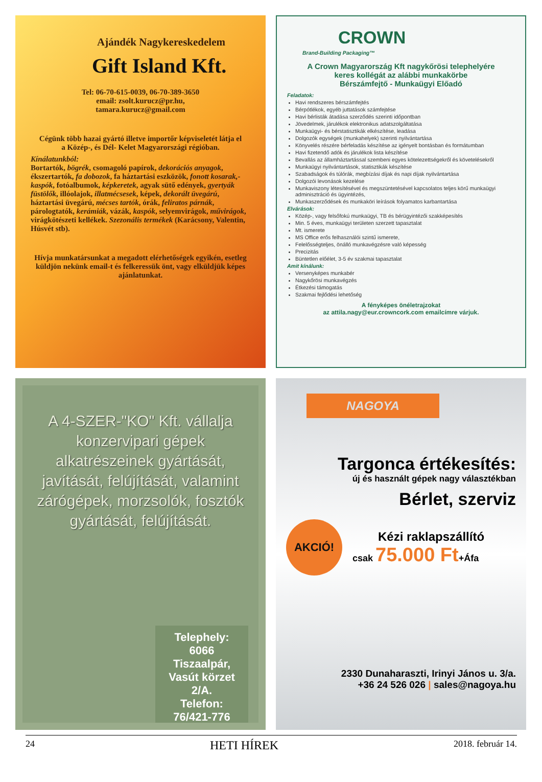Ajándék Nagykereskedelem
Gift Island Kft.
Tel: 06-70-615-0039, 06-70-389-3650
email: zsolt.kurucz@pr.hu,
tamara.kurucz@gmail.com
Cégünk több hazai gyártó illetve importőr képviseletét látja el
a Közép-, és Dél- Kelet Magyarországi régióban.
Kínálatunkból:
Bortartók, bögrék, csomagoló papírok, dekorációs anyagok, ékszertartók, fa dobozok, fa háztartási eszközök, fonott kosarak,-kaspók, fotóalbumok, képkeretek, agyak sütő edények, gyertyák füstölők, illóolajok, illatmécsesek, képek, dekorált üvegárú, háztartási üvegárú, mécses tartók, órák, feliratos párnák, párologtatók, kerámiák, vázák, kaspók, selyemvirágok, művirágok, virágkötészeti kellékek. Szezonális termékek (Karácsony, Valentin, Húsvét stb).
Hívja munkatársunkat a megadott elérhetőségek egyikén, esetleg küldjön nekünk email-t és felkeressük önt, vagy elküldjük képes ajánlatunkat.
CROWN
Brand-Building Packaging™
A Crown Magyarország Kft nagykőrösi telephelyére
keres kollégát az alábbi munkakörbe
Bérszámfejtő - Munkaügyi Előadó
Feladatok:
Havi rendszeres bérszámfejtés
Bérpótlékok, egyéb juttatások számfejtése
Havi bérlisták átadása szerződés szerinti időpontban
Jövedelmek, járulékok elektronikus adatszolgáltatása
Munkaügyi- és bérstatisztikák elkészítése, leadása
Dolgozók egységek (munkahelyek) szerinti nyilvántartása
Könyvelés részére bérfeladás készítése az igényelt bontásban és formátumban
Havi fizetendő adók és járulékok lista készítése
Bevallás az államháztartással szembeni egyes kötelezettségekről és követelésekről
Munkaügyi nyilvántartások, statisztikák készítése
Szabadságok és túlórák, megbízási díjak és napi díjak nyilvántartása
Dolgozói levonások kezelése
Munkaviszony létesítésével és megszüntetésével kapcsolatos teljes körű munkaügyi adminisztráció és ügyintézés,
Munkaszerződések és munkaköri leírások folyamatos karbantartása
Elvárások:
Közép-, vagy felsőfokú munkaügyi, TB és bérügyintézői szakképesítés
Min. 5 éves, munkaügyi területen szerzett tapasztalat
Mt. ismerete
MS Office erős felhasználói szintű ismerete,
Felelősségteljes, önálló munkavégzésre való képesség
Precizitás
Büntetlen előélet, 3-5 év szakmai tapasztalat
Amit kínálunk:
Versenyképes munkabér
Nagykőrösi munkavégzés
Étkezési támogatás
Szakmai fejlődési lehetőség
A fényképes önéletrajzokat
az attila.nagy@eur.crowncork.com emailcímre várjuk.
A 4-SZER-"KO" Kft. vállalja konzervipari gépek alkatrészeinek gyártását, javítását, felújítását, valamint zárógépek, morzsolók, fosztók gyártását, felújítását.
Telephely:
6066 Tiszaalpár,
Vasút körzet 2/A.
Telefon: 76/421-776
NAGOYA
Targonca értékesítés:
új és használt gépek nagy választékban
Bérlet, szerviz
AKCIÓ!
Kézi raklapszállító
csak 75.000 Ft+Áfa
2330 Dunaharaszti, Irinyi János u. 3/a.
+36 24 526 026 | sales@nagoya.hu
24 HETI HÍREK 2018. február 14.